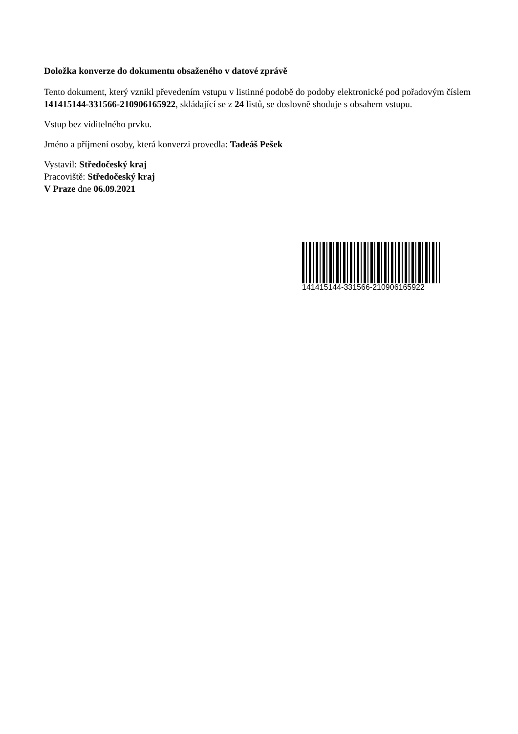Doložka konverze do dokumentu obsaženého v datové zprávě
Tento dokument, který vznikl převedením vstupu v listinné podobě do podoby elektronické pod pořadovým číslem 141415144-331566-210906165922, skládající se z 24 listů, se doslovně shoduje s obsahem vstupu.
Vstup bez viditelného prvku.
Jméno a příjmení osoby, která konverzi provedla: Tadeáš Pešek
Vystavil: Středočeský kraj
Pracoviště: Středočeský kraj
V Praze dne 06.09.2021
141415144-331566-210906165922